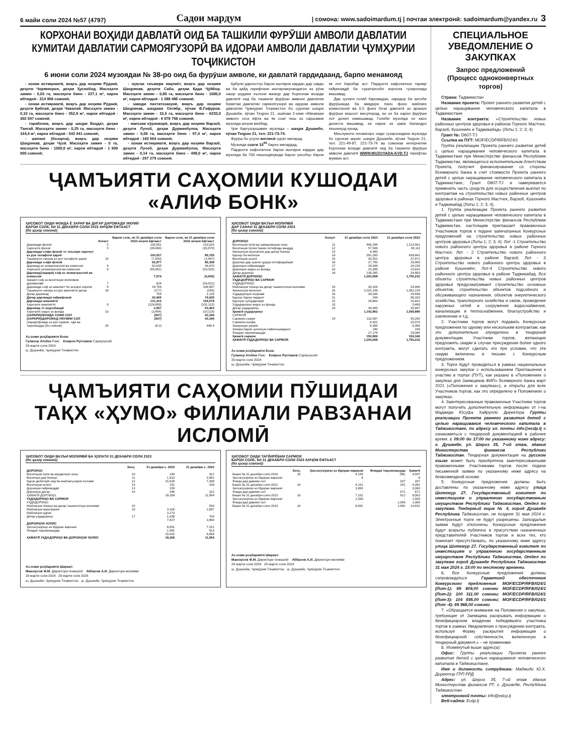6 майи соли 2024 №57 (4797) Садои мардум | сомона: www.sadoimardum.tj | почтаи электронӣ: sadoimardum@yandex.ru 3
КОРХОНАИ ВОҲИДИ ДАВЛАТӢ ОИД БА ТАШКИЛИ ФУРӮШИ АМВОЛИ ДАВЛАТИИ КУМИТАИ ДАВЛАТИИ САРМОЯГУЗОРӢ ВА ИДОРАИ АМВОЛИ ДАВЛАТИИ ҶУМҲУРИИ ТОҶИКИСТОН
6 июни соли 2024 музоядаи № 38-ро оид ба фурӯши амволе, ки давлатӣ гардидаанд, барпо менамояд
- хонаи истиқоматӣ, воқеъ дар ноҳияи Рӯдакӣ, деҳоти Чоряккорон, деҳаи Ҳуснобод. Масоҳати замин - 0,03 га, масоҳати бино - 227,1 м², нархи ибтидоӣ - 314 958 сомонӣ;
- хонаи истиқоматӣ, воқеъ дар ноҳияи Рӯдакӣ, деҳоти Қиблаӣ, деҳаи Чавалай. Масоҳати замин - 0,10 га, масоҳати бино - 352,9 м², нархи ибтидоӣ - 302 597 сомонӣ;
- тарабхона, воқеъ дар шаҳри Ваҳдат, деҳаи Тангай. Масоҳати замин - 0,25 га, масоҳати бино - 164,4 м², нархи ибтидоӣ - 542 441 сомонӣ;
- шипанг (бозорча), воқеъ дар ноҳияи Шаҳринав, деҳаи Чузӣ. Масоҳати замин - 0 га, масоҳати бино - 1000,0 м², нархи ибтидоӣ - 1 600 000 сомонӣ;
- нуқтаи таъмири нақлиёт, воқеъ дар ноҳияи Шаҳринав, деҳоти Сабо, деҳаи Қади Ҷӯйбор. Масоҳати замин - 0,80 га, масоҳати бино - 1000,0 м², нархи ибтидоӣ - 1 288 486 сомонӣ;
- заводи пахтатозакунӣ, воқеъ дар ноҳияи Шаҳринав, шаҳраки Октябр, кӯчаи Б.Ғафуров. Масоҳати замин - 10,5 га, масоҳати бино - 6233,0 м², нархи ибтидоӣ - 6 078 758 сомонӣ;
- мағозаи хӯрокворӣ, воқеъ дар ноҳияи Варзоб, деҳоти Лучоб, деҳаи Дурманбулоқ. Масоҳати замин - 0,06 га, масоҳати бино - 97,4 м², нархи ибтидоӣ - 160 564 сомонӣ;
- хонаи истиқоматӣ, воқеъ дар ноҳияи Варзоб, деҳоти Лучоб, деҳаи Дурманбулоқ. Масоҳати замин - 0,14 га, масоҳати бино - 498,0 м², нархи ибтидоӣ - 257 279 сомонӣ.
Қабули дархостҳо барои иштирок кардан дар савдо ва ба қайд гирифтани иштироккунандагон аз рӯзи нашр шудани эълони мазкур дар Корхонаи воҳиди давлатӣ оид ба ташкили фурӯши амволи давлатии Кумитаи давлатии сармоягузорӣ ва идораи амволи давлатии Ҷумҳурии Тоҷикистон бо суроғаи шаҳри Душанбе, кӯчаи Теҳрон 21, ошёнаи 2-юми «Маҷмааи амвол» огоз ёфта ва як соат пеш аз саршавии музояда анҷом меёбад.
Ҷои баргузоршавии музояда – шаҳри Душанбе, кӯчаи Теҳрон 21, тел: 221-73-74.
Фурӯш бо усули англисӣ сурат мегирад.
Музояда соати 10<sup>00</sup> барпо мегардад.
Пардохти кафолатнок барои иштирок кардан дар музояда ба 700 нишондиҳанда барои ҳисобҳо барои як лот баробар аст. Пардохти кафолатнок тариқи ғайринақдӣ ба суратҳисоби корхона гузаронида мешавад.
Дар ҳолати ғолиб баромадан, харидор ба ҳисоби фурӯшанда ба миқдори панҷ фоиз маблағи комиссионӣ ва 0,5 фоиз боҷи давлатӣ аз арзиши фурӯши иншоот месупорад, ки он ба нархи фурӯши лот дохил намешавад. Голиби музояда он касе дониста мешавад, ки нархи аз ҳама баландро пешниҳод кунад.
Маълумоти иловагиро оиди гузаронидани музояда бо суроғаи зерин: шаҳри Душанбе, кӯчаи Теҳрон 21, тел: 221-49-87, 221-73-74 ва сомонаи интернетии Корхонаи воҳиди давлатӣ оид ба ташкили фурӯши амволи давлатӣ WWW.MUZOYADA-KVD.TJ гирифтан мумкин аст.
ҶАМЪИЯТИ САҲОМИИ КУШОДАИ «АЛИФ БОНК»
ҲИСОБОТ ОИДИ ФОИДА Ё ЗАРАР ВА ДИГАР ДАРОМАДИ УМУМӢ
БАРОИ СОЛЕ, КИ 31 ДЕКАБРИ СОЛИ 2023 АНҶОМ ЁФТААСТ
(бо ҳазор сомонӣ)
| | Эзоҳот | Барои соле, ки 31 декабри соли 2023 анҷом ёфтааст | Барои соле, ки 31 декабри соли 2022 анҷом ёфтааст |
| --- | --- | --- | --- |
| Даромади фоизӣ | 5 | 139,591 | 120,025 |
| Хароҷоти фоизӣ | 5 | (39,064) | (30,870) |
| Даромади софи фоизӣ то таъсири хароҷот аз руи талафоти қарзӣ | | 100,527 | 89,155 |
| Ташаккули захира аз руи талафоти қарзӣ | 14 | (7,650) | (2,847) |
| Даромади софи фоизӣ | | 92,877 | 86,308 |
| Даромад аз хизматрасонӣ ва комиссия | 6 | 63,635 | 46,670 |
| Хароҷоти хизматрасонӣ ва комиссия | 6 | (56,061) | (53,335) |
| Даромад/(зарари) соф аз хизматрасонӣ ва комиссия | | 7,574 | (6,665) |
| Зарари соф аз воситаҳои молиявии деривативӣ | 7 | 624 | (34,022) |
| Даромади соф аз амалиёт бо асъори хориҷӣ | 8 | 29,759 | 108,097 |
| Ташаккули захира аз рӯи амалиёти дигар | 18 | (177) | (266) |
| Дигар даромад | | 759 | 1,126 |
| Дигар даромади ғайрифоизӣ | | 30,965 | 74,935 |
| Даромади амалиётӣ | | 131,416 | 154,578 |
| Хароҷоти амалиётӣ | 9 | (128,859) | (101,115) |
| Даромад то андозбандӣ | | 2,557 | 53,463 |
| Хароҷоти андоз аз фоида | 10 | (3,464) | (10,119) |
| (ЗАРАРИ)/ФОИДА СОФИ СОЛ | | (907) | 43,344 |
| (ЗАРАРИ)/ДАРОМАД УМУМИИ СОЛ | | (907) | 43,344 |
| (Зарар)/фоида аз рӯи саҳмия, одӣ ва тақсимшуда (бо сомонӣ) | 25 | (8.2) | 446.4 |
Аз номи роҳбарияти Бонк:
Гуланор Атобек Раис Комрон Рустамов Сармуҳосиб
29 марти соли 2024
ш. Душанбе, Ҷумҳурии Тоҷикистон
ҲИСОБОТ ОИДИ ВАЗЪИ МОЛИЯВӢ
ДАР САНАИ 31 ДЕКАБРИ СОЛИ 2023
(бо ҳазор сомонӣ)
| | Эзоҳот | 31 декабри соли 2023 | 31 декабри соли 2022 |
| --- | --- | --- | --- |
| ДОРОИҲО | | | |
| Воситаҳои пулӣ ва ҳамарзишҳои онҳо | 11 | 466,296 | 1,113,561 |
| Воситаҳои пулии барои истифода маҳдуд | 12 | 57,508 | 69,111 |
| Амонатҳои муҳлатнок дар дигар бонкҳо | 13 | 4,990 | - |
| Қарзҳо ба мизоҷон | 14 | 502,200 | 438,842 |
| Воситаҳои асосӣ | 15 | 43,552 | 37,871 |
| Дороиҳо дар шакли ҳуқуқи истифодабарӣ | 16 | 27,790 | 26,000 |
| Дороиҳои ғайримоддӣ | 17 | 28,648 | 24,230 |
| Дороиҳои андоз аз фоида | 10 | 23,399 | 15,814 |
| Дигар дороиҳо | 18 | 139,285 | 24,803 |
| ҲАМАГӢ ДОРОИҲО | | 1,293,668 | 1,750,232 |
| УҲДАДОРИҲО ВА САРМОЯ | | | |
| УҲДАДОРИҲО: | | | |
| Маблағҳои бонкҳо ва дигар ташкилотҳои молиявӣ | 19 | 30,326 | 24,966 |
| Амонатҳои мизоҷон | 20 | 1,015,148 | 1,392,134 |
| Уҳдадориҳои иҷоравӣ | 16 | 34,036 | 29,446 |
| Қарзҳо барои пардохт | 21 | 244 | 86,333 |
| Қарзҳои субординарӣ | 22 | 28,803 | 25,831 |
| Уҳдадориҳои андоз аз фоида | 10 | - | 5,489 |
| Дигар уҳдадориҳо | 23 | 34,305 | 35,687 |
| Ҳамагӣ уҳдадориҳо | | 1,142,862 | 1,599,886 |
| САРМОЯ: | | | |
| Сармояи саҳмӣ | 24 | 110,597 | 95,282 |
| Сармояи изофа | | 6,422 | 20,370 |
| Захираҳои умумӣ | | 6,369 | 6,369 |
| Захира барои ҳолатҳои ғайричашмдошт | | 240 | 240 |
| Фоидаи тақсимнашуда | | 27,178 | 28,085 |
| Ҳамагӣ сармоя | | 150,806 | 150,346 |
| ҲАМАГӢ УҲДАДОРИҲО ВА САРМОЯ | | 1,293,668 | 1,750,232 |
Аз номи роҳбарияти Бонк:
Гуланор Атобек Раис Комрон Рустамов Сармуҳосиб
29 марти соли 2024
ш. Душанбе, Ҷумҳурии Тоҷикистон
ҶАМЪИЯТИ САҲОМИИ ПӮШИДАИ
ТАҚХ «ҲУМО» ФИЛИАЛИ РАВЗАНАИ ИСЛОМӢ
ҲИСОБОТ ОИДИ ВАЗЪИ МОЛИЯВӢ БА ҲОЛАТИ 31 ДЕКАБРИ СОЛИ 2023
(бо ҳазор сомонӣ)
| | Эзоҳ. | 31 декабри с. 2023 | 31 декабри с. 2022 |
| --- | --- | --- | --- |
| ДОРОИҲО | | | |
| Воситаҳои пулӣ ва муодилҳои онҳо | 10 | 149 | 312 |
| Воситаҳо дар бонкҳо | 11 | 1,913 | 3,962 |
| Қарзи дебиторӣ оид ба маблағгузории исломӣ | 12 | 15,620 | 7,349 |
| Воситаҳои асосӣ | 13 | 151 | 109 |
| Дороиҳои ғайримоддӣ | 13 | 150 | - |
| Дороиҳои дигар | 14 | 286 | 222 |
| ҲАМАГӢ ДОРОИҲО | | 18,269 | 11,954 |
| УҲДАДОРИҲО ВА САРМОЯ | | | |
| УҲДАДОРИҲО | | | |
| Маблағҳои бонкҳо ва дигар ташкилотҳои молиявӣ | 15 | - | 500 |
| Маблағҳои муштариён | 16 | 3,326 | 2,687 |
| Маблағҳои қарзӣ | | 3,273 | - |
| Дигар уҳдадориҳо | 17 | 1,038 | 703 |
| | | 7,637 | 3,890 |
| ДОРОИҲОИ ХОЛИС | | | |
| Ҳиссагузориҳо аз Идораи марказӣ | | 8,651 | 7,151 |
| Фоидаи тақсимнашуда | | 1,981 | 913 |
| | | 10,632 | 8,064 |
| ҲАМАГӢ УҲДАДОРИҲО ВА ДОРОИҲОИ ХОЛИС | | 18,269 | 11,954 |
Аз номи роҳбарияти Ширкат:
Маюнусов Ф.М. Директори генералӣ Аббасов А.И. Директори молиявӣ
29 марти соли 2024 29 марти соли 2024
ш. Душанбе, Ҷумҳурии Тоҷикистон ш. Душанбе, Ҷумҳурии Тоҷикистон
ҲИСОБОТ ОИДИ ТАҒЙИРЁБИИ САРМОЯ
БАРОИ СОЛЕ, КИ 31 ДЕКАБРИ СОЛИ 2023 АНҶОМ ЁФТААСТ
(бо ҳазор сомонӣ)
| | Эзоҳ. | Ҳиссагузориҳо аз Идораи марказӣ | Фоидаи тақсимнашуда | Ҳамагӣ |
| --- | --- | --- | --- | --- |
| Бақия ба 31 декабри соли 2020 | 16 | 4,143 | (96) | 4,047 |
| Ҳиссагузориҳо аз Идораи марказӣ | | 8 | - | 8 |
| Фоида дар давоми сол | | - | 337 | 337 |
| Бақия ба 31 декабри соли 2021 | 16 | 4,151 | 241 | 4,392 |
| Ҳиссагузориҳо аз Идораи марказӣ | | 3,000 | - | 3,000 |
| Фоида дар давоми сол | | - | 671 | 671 |
| Бақия ба 31 декабри соли 2022 | 16 | 7,151 | 912 | 8,063 |
| Ҳиссагузориҳо аз Идораи марказӣ | | 1,500 | - | 1,500 |
| Фоида дар давоми сол | | - | 1,069 | 1,069 |
| Бақия ба 31 декабри соли 2023 | 16 | 8,651 | 1,981 | 10,632 |
Аз номи роҳбарияти Ширкат:
Маюнусов Ф.М. Директори генералӣ Аббасов А.И. Директори молиявӣ
29 марти соли 2024 29 марти соли 2024
ш. Душанбе, Ҷумҳурии Тоҷикистон ш. Душанбе, Ҷумҳурии Тоҷикистон
СПЕЦИАЛЬНОЕ УВЕДОМЛЕНИЕ О ЗАКУПКАХ
Запрос предложений
(Процесс одноконвертных торгов)
Страна: Таджикистан
Название проекта: Проект раннего развития детей с целью наращивания человеческого капитала в Таджикистане
Название контракта: «Строительство новых районных центров здоровья в районах Горного Мастчох, Варзоб, Кушониён и Таджикабад» (Лоты 1; 2; 3; 4)
Грант №: D607-TJ
Ссылка на ПУТ: MOF/ECDP/RFB/024/1
Группа реализации Проекта раннего развития детей с целью наращивания человеческого капитала в Таджикистане при Министерстве финансов Республики Таджикистан, являющегося исполнительным Агентством Проекта, получил финансирование со стороны Всемирного банка в счет стоимости Проекта раннего детей с целью наращивания человеческого капитала в Таджикистане, Грант D607-TJ и намеревается применить часть средств для осуществления выплат по контрактам на строительство новых районных центров здоровья в районах Горного Мастчох, Варзоб, Кушониён и Таджикабад (Лоты 1; 2; 3; 4).
1. Группа реализации Проекта раннего развития детей с целью наращивания человеческого капитала в Таджикистане при Министерстве финансов Республики Таджикистан, настоящим приглашает правомочных Участников торгов к подаче запечатанных Конкурсных предложений на строительство новых районных центров здоровья (Лоты 1; 2; 3; 4): Лот -1 Строительство нового районного центра здоровья в районе Горного Мастчох; Лот - 2 Строительство нового районного центра здоровья в районе Варзоб; Лот - 3 Строительство нового районного центра здоровья в районе Кушониён; Лот-4 Строительство нового районного центра здоровья в районе Таджикабад. Все объекты строительства новых районных центров здоровья предусматривают строительство основных объектов, строительство объектов подсобного и обсуживающего назначения, объектов энергетического хозяйства, транспорного хозяйства и связи, проведение наружных сетей и сооружения водоснабжения, канализации и теплоснабжения, благоустройство и озеленение и т.д.
2. Участники торгов могут подавать Конкурсные предложения по одному или нескольким контрактам, как это дополнительно определено в тендерной документации. Участники торгов, желающие предложить скидки в случае присуждения более одного контракта, могут сделать это при условии, что эти скидки включены в письмо с Конкурсным предложением.
3. Торги будут проводиться в рамках национальных конкурсных закупок с использованием Приглашения к участию в торгах (ПУТ), как указано в «Положениях о закупках для Заемщиков ФИП» Всемирного банка март 2021 («Положения о закупках»), и открыты для всех Участников торгов, как это определено в Положениях о закупках.
4. Заинтересованные правомочные Участники торгов могут получить дополнительную информацию от г-на Маджиди Юсуфа Хайрулло Директора Группы реализации Проекта раннего развития детей с целью наращивания человеческого капитала в Таджикистане, по адресу эл. почты info@ecdp.tj и ознакомиться с тендерной документацией в рабочее время. с 09:00 до 17:00 по указанному ниже адресу: г. Душанбе, ул. Шероз 35, 7-ой этаж, здания Министерства финансов Республики Таджикистан. Тендерная документация на русском языке может быть приобретена заинтересованными правомочными Участниками торгов после подачи письменной заявки по указанному ниже адресу на безвозмездной основе.
5. Конкурсные предложения должны быть доставлены по указанному ниже адресу улица Шотемур 27, Государственный комитет по инвестициям и управлению государственным имуществом Республики Таджикистан, Отдел по закупкам. Тендерный ящик № 4, город Душанбе Республика Таджикистан, не позднее 31 мая 2024 г. Электронные торги не будут разрешены. Запоздалые заявки будут отклонены. Конкурсные предложения будут вскрыты публично в присутствии назначенных представителей Участников торгов и всех тех, кто пожелает присутствовать, по указанному ниже адресу улица Шотемур 27, Государственный комитет по инвестициям и управлению государственным имуществом Республики Таджикистан, Отдел по закупкам город Душанбе Республика Таджикистан 31 мая 2024 г. 15:00 по местному времени.
6. Все Конкурсные предложения должны сопровождаться Гарантией обеспечения Конкурсного предложения MOF/ECDP/RFB/024/1 (Лот-1): 99 809,00 сомони MOF/ECDP/RFB/024/1 (Лот-2): 100 311.00 сомони; MOF/ECDP/RFB/024/1 (Лот-3): 104 595,00 сомони; MOF/ECDP/RFB/024/1 (Лот -4): 89 968,00 сомони
7. «Обращается внимание на Положения о закупках, требующие от Заемщика раскрывать информацию о бенефициарном владении победившего участника торгов в рамках Уведомления о присуждении контракта, используя Форму раскрытия информации о бенефициарной собственности, включенную в тендерный документ.» – не применимо
8. Упомянутый выше адрес(а):
Офис: Группы реализации Проекта раннее развитие детей с целью наращивания человеческого капитала в Таджикистане.
Имя и должность сотрудника: Маджиди Ю.Х. Директор ГРП РРД
Адрес: ул. Шероз 35, 7-ой этаж здания Министерства финансов РТ, г. Душанбе, Республика Таджикистан
электронной почты: info@edcp.tj
Веб-сайта: Ecdp.tj